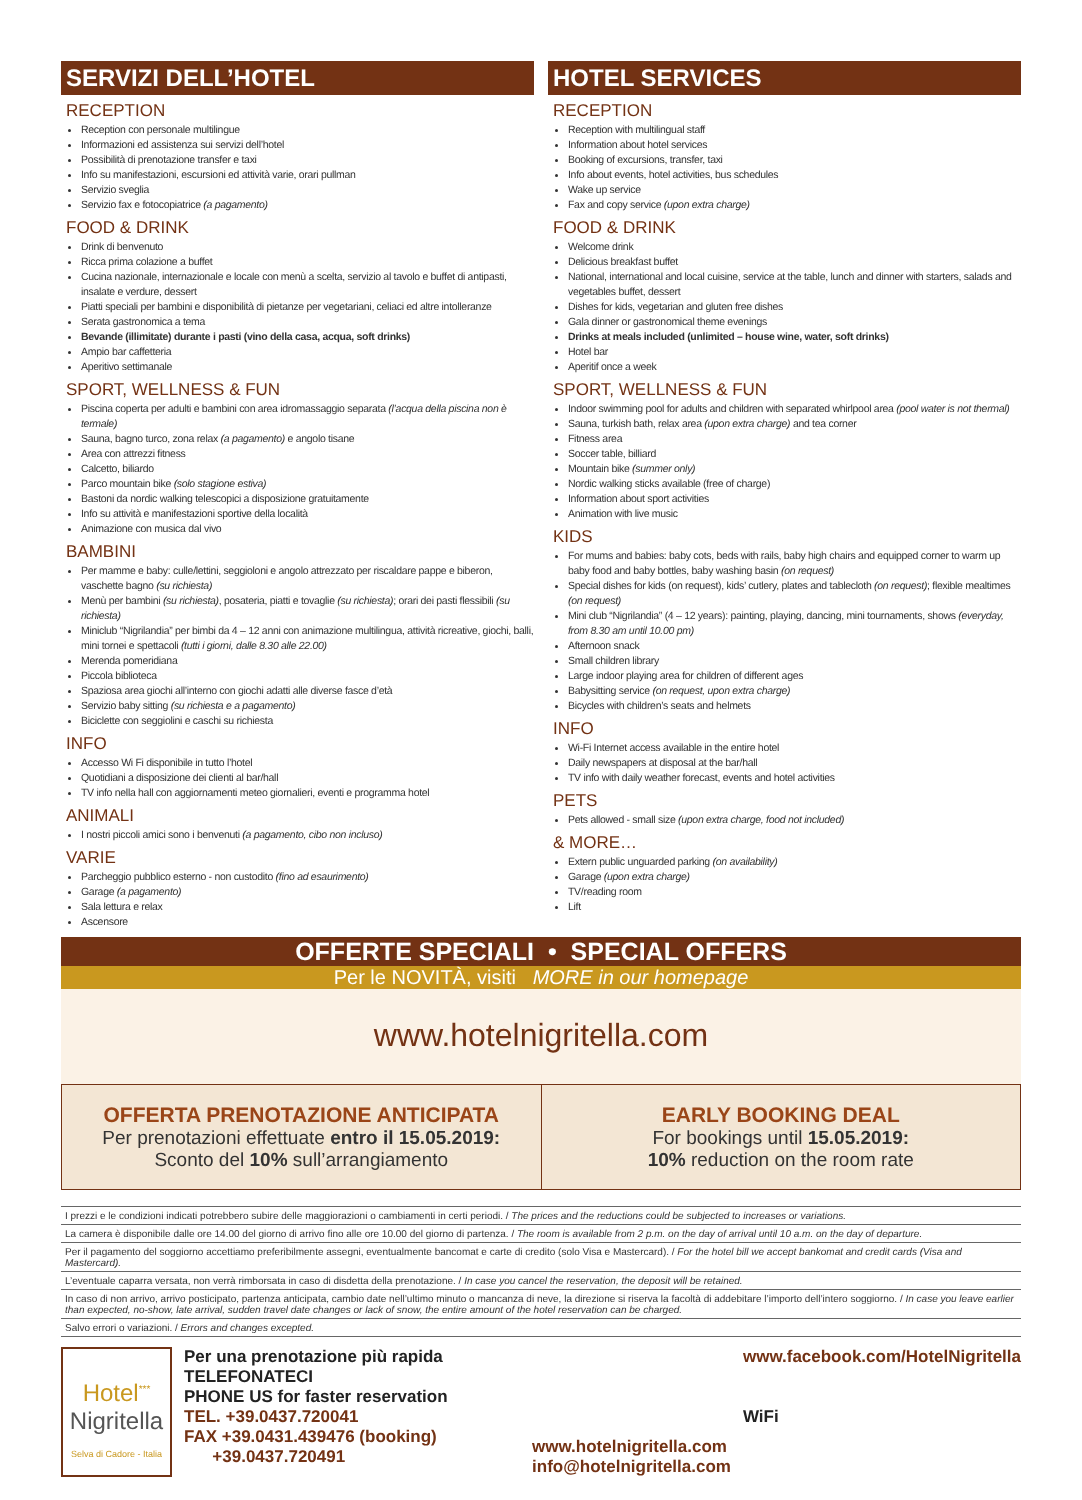SERVIZI DELL’HOTEL
RECEPTION
Reception con personale multilingue
Informazioni ed assistenza sui servizi dell’hotel
Possibilità di prenotazione transfer e taxi
Info su manifestazioni, escursioni ed attività varie, orari pullman
Servizio sveglia
Servizio fax e fotocopiatrice (a pagamento)
FOOD & DRINK
Drink di benvenuto
Ricca prima colazione a buffet
Cucina nazionale, internazionale e locale con menù a scelta, servizio al tavolo e buffet di antipasti, insalate e verdure, dessert
Piatti speciali per bambini e disponibilità di pietanze per vegetariani, celiaci ed altre intolleranze
Serata gastronomica a tema
Bevande (illimitate) durante i pasti (vino della casa, acqua, soft drinks)
Ampio bar caffetteria
Aperitivo settimanale
SPORT, WELLNESS & FUN
Piscina coperta per adulti e bambini con area idromassaggio separata (l’acqua della piscina non è termale)
Sauna, bagno turco, zona relax (a pagamento) e angolo tisane
Area con attrezzi fitness
Calcetto, biliardo
Parco mountain bike (solo stagione estiva)
Bastoni da nordic walking telescopici a disposizione gratuitamente
Info su attività e manifestazioni sportive della località
Animazione con musica dal vivo
BAMBINI
Per mamme e baby: culle/lettini, seggioloni e angolo attrezzato per riscaldare pappe e biberon, vaschette bagno (su richiesta)
Menù per bambini (su richiesta), posateria, piatti e tovaglie (su richiesta); orari dei pasti flessibili (su richiesta)
Miniclub “Nigrilandia” per bimbi da 4 – 12 anni con animazione multilingua, attività ricreative, giochi, balli, mini tornei e spettacoli (tutti i giorni, dalle 8.30 alle 22.00)
Merenda pomeridiana
Piccola biblioteca
Spaziosa area giochi all’interno con giochi adatti alle diverse fasce d’età
Servizio baby sitting (su richiesta e a pagamento)
Biciclette con seggiolini e caschi su richiesta
INFO
Accesso Wi Fi disponibile in tutto l’hotel
Quotidiani a disposizione dei clienti al bar/hall
TV info nella hall con aggiornamenti meteo giornalieri, eventi e programma hotel
ANIMALI
I nostri piccoli amici sono i benvenuti (a pagamento, cibo non incluso)
VARIE
Parcheggio pubblico esterno - non custodito (fino ad esaurimento)
Garage (a pagamento)
Sala lettura e relax
Ascensore
HOTEL SERVICES
RECEPTION
Reception with multilingual staff
Information about hotel services
Booking of excursions, transfer, taxi
Info about events, hotel activities, bus schedules
Wake up service
Fax and copy service (upon extra charge)
FOOD & DRINK
Welcome drink
Delicious breakfast buffet
National, international and local cuisine, service at the table, lunch and dinner with starters, salads and vegetables buffet, dessert
Dishes for kids, vegetarian and gluten free dishes
Gala dinner or gastronomical theme evenings
Drinks at meals included (unlimited – house wine, water, soft drinks)
Hotel bar
Aperitif once a week
SPORT, WELLNESS & FUN
Indoor swimming pool for adults and children with separated whirlpool area (pool water is not thermal)
Sauna, turkish bath, relax area (upon extra charge) and tea corner
Fitness area
Soccer table, billiard
Mountain bike (summer only)
Nordic walking sticks available (free of charge)
Information about sport activities
Animation with live music
KIDS
For mums and babies: baby cots, beds with rails, baby high chairs and equipped corner to warm up baby food and baby bottles, baby washing basin (on request)
Special dishes for kids (on request), kids’ cutlery, plates and tablecloth (on request); flexible mealtimes (on request)
Mini club “Nigrilandia” (4 – 12 years): painting, playing, dancing, mini tournaments, shows (everyday, from 8.30 am until 10.00 pm)
Afternoon snack
Small children library
Large indoor playing area for children of different ages
Babysitting service (on request, upon extra charge)
Bicycles with children’s seats and helmets
INFO
Wi-Fi Internet access available in the entire hotel
Daily newspapers at disposal at the bar/hall
TV info with daily weather forecast, events and hotel activities
PETS
Pets allowed - small size (upon extra charge, food not included)
& MORE…
Extern public unguarded parking (on availability)
Garage (upon extra charge)
TV/reading room
Lift
OFFERTE SPECIALI • SPECIAL OFFERS
Per le NOVITÀ, visiti MORE in our homepage
www.hotelnigritella.com
OFFERTA PRENOTAZIONE ANTICIPATA
Per prenotazioni effettuate entro il 15.05.2019:
Sconto del 10% sull’arrangiamento
EARLY BOOKING DEAL
For bookings until 15.05.2019:
10% reduction on the room rate
I prezzi e le condizioni indicati potrebbero subire delle maggiorazioni o cambiamenti in certi periodi. / The prices and the reductions could be subjected to increases or variations.
La camera è disponibile dalle ore 14.00 del giorno di arrivo fino alle ore 10.00 del giorno di partenza. / The room is available from 2 p.m. on the day of arrival until 10 a.m. on the day of departure.
Per il pagamento del soggiorno accettiamo preferibilmente assegni, eventualmente bancomat e carte di credito (solo Visa e Mastercard). / For the hotel bill we accept bankomat and credit cards (Visa and Mastercard).
L’eventuale caparra versata, non verrà rimborsata in caso di disdetta della prenotazione. / In case you cancel the reservation, the deposit will be retained.
In caso di non arrivo, arrivo posticipato, partenza anticipata, cambio date nell’ultimo minuto o mancanza di neve, la direzione si riserva la facoltà di addebitare l’importo dell’intero soggiorno. / In case you leave earlier than expected, no-show, late arrival, sudden travel date changes or lack of snow, the entire amount of the hotel reservation can be charged.
Salvo errori o variazioni. / Errors and changes excepted.
Hotel<sup>***</sup>
Nigritella
Selva di Cadore - Italia
Per una prenotazione più rapida TELEFONATECI
PHONE US for faster reservation
TEL. +39.0437.720041
FAX +39.0431.439476 (booking)
+39.0437.720491
www.hotelnigritella.com
info@hotelnigritella.com
www.facebook.com/HotelNigritella
WiFi